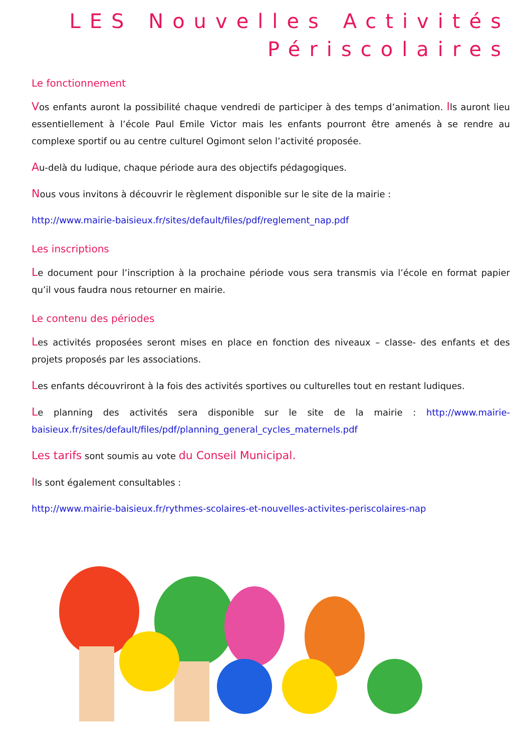LES Nouvelles Activités
Périscolaires
Le fonctionnement
Vos enfants auront la possibilité chaque vendredi de participer à des temps d’animation. Ils auront lieu essentiellement à l’école Paul Emile Victor mais les enfants pourront être amenés à se rendre au complexe sportif ou au centre culturel Ogimont selon l’activité proposée.
Au-delà du ludique, chaque période aura des objectifs pédagogiques.
Nous vous invitons à découvrir le règlement disponible sur le site de la mairie :
http://www.mairie-baisieux.fr/sites/default/files/pdf/reglement_nap.pdf
Les inscriptions
Le document pour l’inscription à la prochaine période vous sera transmis via l’école en format papier qu’il vous faudra nous retourner en mairie.
Le contenu des périodes
Les activités proposées seront mises en place en fonction des niveaux – classe- des enfants et des projets proposés par les associations.
Les enfants découvriront à la fois des activités sportives ou culturelles tout en restant ludiques.
Le planning des activités sera disponible sur le site de la mairie : http://www.mairie-baisieux.fr/sites/default/files/pdf/planning_general_cycles_maternels.pdf
Les tarifs sont soumis au vote du Conseil Municipal.
Ils sont également consultables :
http://www.mairie-baisieux.fr/rythmes-scolaires-et-nouvelles-activites-periscolaires-nap